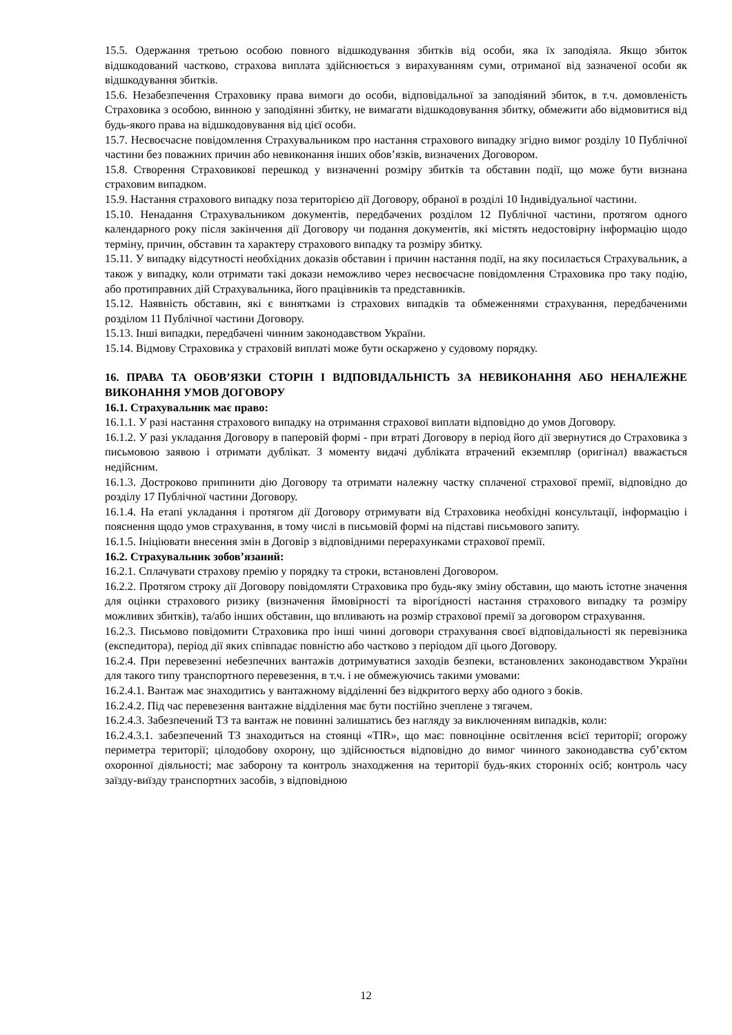15.5. Одержання третьою особою повного відшкодування збитків від особи, яка їх заподіяла. Якщо збиток відшкодований частково, страхова виплата здійснюється з вирахуванням суми, отриманої від зазначеної особи як відшкодування збитків.
15.6. Незабезпечення Страховику права вимоги до особи, відповідальної за заподіяний збиток, в т.ч. домовленість Страховика з особою, винною у заподіянні збитку, не вимагати відшкодовування збитку, обмежити або відмовитися від будь-якого права на відшкодовування від цієї особи.
15.7. Несвоєчасне повідомлення Страхувальником про настання страхового випадку згідно вимог розділу 10 Публічної частини без поважних причин або невиконання інших обов’язків, визначених Договором.
15.8. Створення Страховикові перешкод у визначенні розміру збитків та обставин події, що може бути визнана страховим випадком.
15.9. Настання страхового випадку поза територією дії Договору, обраної в розділі 10 Індивідуальної частини.
15.10. Ненадання Страхувальником документів, передбачених розділом 12 Публічної частини, протягом одного календарного року після закінчення дії Договору чи подання документів, які містять недостовірну інформацію щодо терміну, причин, обставин та характеру страхового випадку та розміру збитку.
15.11. У випадку відсутності необхідних доказів обставин і причин настання події, на яку посилається Страхувальник, а також у випадку, коли отримати такі докази неможливо через несвоєчасне повідомлення Страховика про таку подію, або протиправних дій Страхувальника, його працівників та представників.
15.12. Наявність обставин, які є винятками із страхових випадків та обмеженнями страхування, передбаченими розділом 11 Публічної частини Договору.
15.13. Інші випадки, передбачені чинним законодавством України.
15.14. Відмову Страховика у страховій виплаті може бути оскаржено у судовому порядку.
16. ПРАВА ТА ОБОВ’ЯЗКИ СТОРІН І ВІДПОВІДАЛЬНІСТЬ ЗА НЕВИКОНАННЯ АБО НЕНАЛЕЖНЕ ВИКОНАННЯ УМОВ ДОГОВОРУ
16.1. Страхувальник має право:
16.1.1. У разі настання страхового випадку на отримання страхової виплати відповідно до умов Договору.
16.1.2. У разі укладання Договору в паперовій формі - при втраті Договору в період його дії звернутися до Страховика з письмовою заявою і отримати дублікат. З моменту видачі дубліката втрачений екземпляр (оригінал) вважається недійсним.
16.1.3. Достроково припинити дію Договору та отримати належну частку сплаченої страхової премії, відповідно до розділу 17 Публічної частини Договору.
16.1.4. На етапі укладання і протягом дії Договору отримувати від Страховика необхідні консультації, інформацію і пояснення щодо умов страхування, в тому числі в письмовій формі на підставі письмового запиту.
16.1.5. Ініціювати внесення змін в Договір з відповідними перерахунками страхової премії.
16.2. Страхувальник зобов’язаний:
16.2.1. Сплачувати страхову премію у порядку та строки, встановлені Договором.
16.2.2. Протягом строку дії Договору повідомляти Страховика про будь-яку зміну обставин, що мають істотне значення для оцінки страхового ризику (визначення ймовірності та вірогідності настання страхового випадку та розміру можливих збитків), та/або інших обставин, що впливають на розмір страхової премії за договором страхування.
16.2.3. Письмово повідомити Страховика про інші чинні договори страхування своєї відповідальності як перевізника (експедитора), період дії яких співпадає повністю або частково з періодом дії цього Договору.
16.2.4. При перевезенні небезпечних вантажів дотримуватися заходів безпеки, встановлених законодавством України для такого типу транспортного перевезення, в т.ч. і не обмежуючись такими умовами:
16.2.4.1. Вантаж має знаходитись у вантажному відділенні без відкритого верху або одного з боків.
16.2.4.2. Під час перевезення вантажне відділення має бути постійно зчеплене з тягачем.
16.2.4.3. Забезпечений ТЗ та вантаж не повинні залишатись без нагляду за виключенням випадків, коли:
16.2.4.3.1. забезпечений ТЗ знаходиться на стоянці «TIR», що має: повноцінне освітлення всієї території; огорожу периметра території; цілодобову охорону, що здійснюється відповідно до вимог чинного законодавства суб’єктом охоронної діяльності; має заборону та контроль знаходження на території будь-яких сторонніх осіб; контроль часу заїзду-виїзду транспортних засобів, з відповідною
12